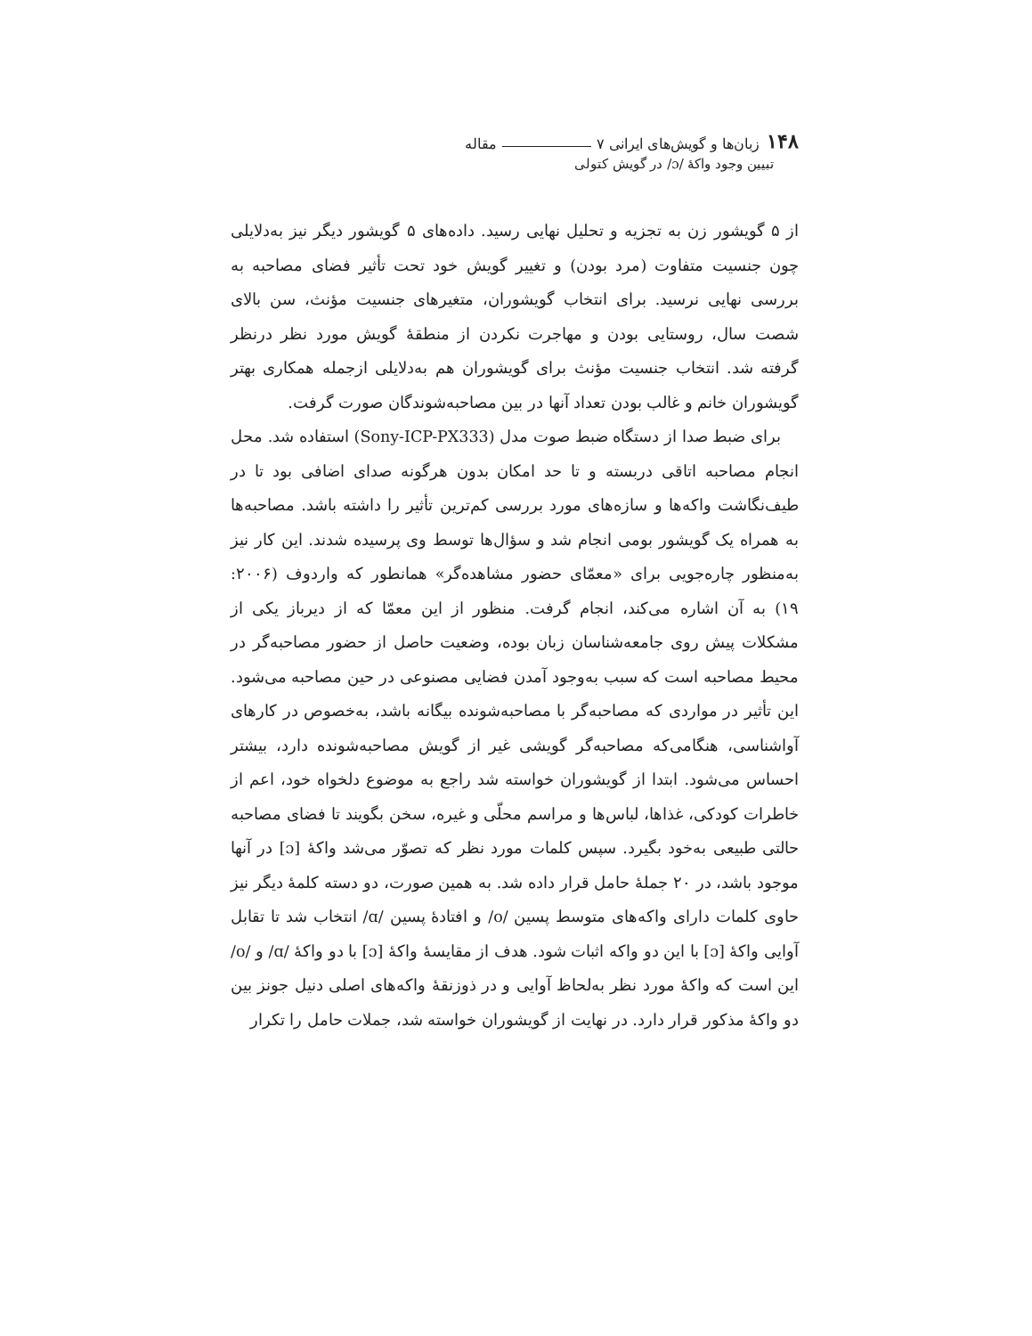۱۴۸ زبان‌ها و گویش‌های ایرانی ۷ مقاله
تبیین وجود واکهٔ /ɔ/ در گویش کتولی
از ۵ گویشور زن به تجزیه و تحلیل نهایی رسید. داده‌های ۵ گویشور دیگر نیز به‌دلایلی چون جنسیت متفاوت (مرد بودن) و تغییر گویش خود تحت تأثیر فضای مصاحبه به بررسی نهایی نرسید. برای انتخاب گویشوران، متغیرهای جنسیت مؤنث، سن بالای شصت سال، روستایی بودن و مهاجرت نکردن از منطقهٔ گویش مورد نظر درنظر گرفته شد. انتخاب جنسیت مؤنث برای گویشوران هم به‌دلایلی ازجمله همکاری بهتر گویشوران خانم و غالب بودن تعداد آنها در بین مصاحبه‌شوندگان صورت گرفت.
برای ضبط صدا از دستگاه ضبط صوت مدل (Sony-ICP-PX333) استفاده شد. محل انجام مصاحبه اتاقی دربسته و تا حد امکان بدون هرگونه صدای اضافی بود تا در طیف‌نگاشت واکه‌ها و سازه‌های مورد بررسی کم‌ترین تأثیر را داشته باشد. مصاحبه‌ها به همراه یک گویشور بومی انجام شد و سؤال‌ها توسط وی پرسیده شدند. این کار نیز به‌منظور چاره‌جویی برای «معمّای حضور مشاهده‌گر» همانطور که واردوف (۲۰۰۶: ۱۹) به آن اشاره می‌کند، انجام گرفت. منظور از این معمّا که از دیرباز یکی از مشکلات پیش روی جامعه‌شناسان زبان بوده، وضعیت حاصل از حضور مصاحبه‌گر در محیط مصاحبه است که سبب به‌وجود آمدن فضایی مصنوعی در حین مصاحبه می‌شود. این تأثیر در مواردی که مصاحبه‌گر با مصاحبه‌شونده بیگانه باشد، به‌خصوص در کارهای آواشناسی، هنگامی‌که مصاحبه‌گر گویشی غیر از گویش مصاحبه‌شونده دارد، بیشتر احساس می‌شود. ابتدا از گویشوران خواسته شد راجع به موضوع دلخواه خود، اعم از خاطرات کودکی، غذاها، لباس‌ها و مراسم محلّی و غیره، سخن بگویند تا فضای مصاحبه حالتی طبیعی به‌خود بگیرد. سپس کلمات مورد نظر که تصوّر می‌شد واکهٔ [ɔ] در آنها موجود باشد، در ۲۰ جملهٔ حامل قرار داده شد. به همین صورت، دو دسته کلمهٔ دیگر نیز حاوی کلمات دارای واکه‌های متوسط پسین /o/ و افتادهٔ پسین /ɑ/ انتخاب شد تا تقابل آوایی واکهٔ [ɔ] با این دو واکه اثبات شود. هدف از مقایسهٔ واکهٔ [ɔ] با دو واکهٔ /ɑ/ و /o/ این است که واکهٔ مورد نظر به‌لحاظ آوایی و در ذوزنقهٔ واکه‌های اصلی دنیل جونز بین دو واکهٔ مذکور قرار دارد. در نهایت از گویشوران خواسته شد، جملات حامل را تکرار